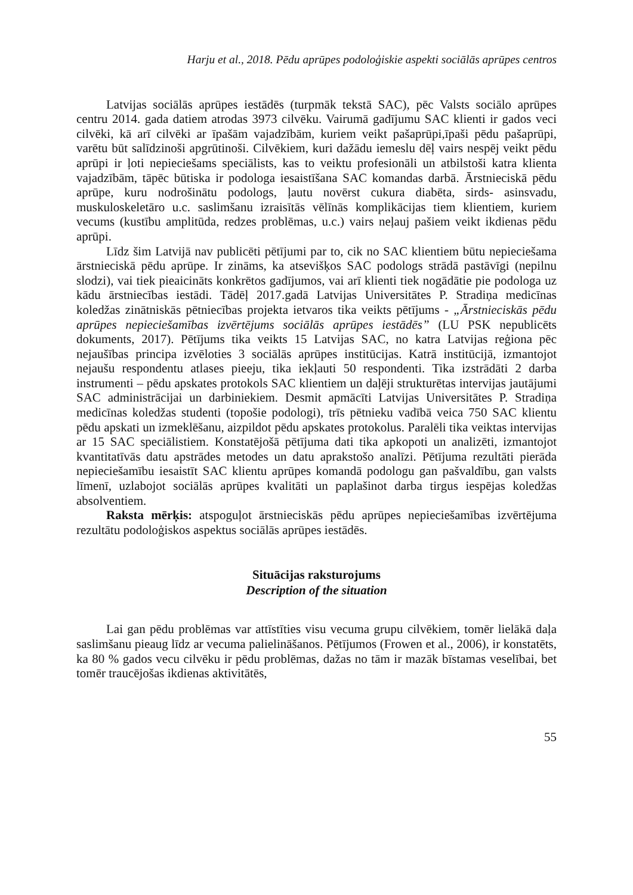Harju et al., 2018. Pēdu aprūpes podoloģiskie aspekti sociālās aprūpes centros
Latvijas sociālās aprūpes iestādēs (turpmāk tekstā SAC), pēc Valsts sociālo aprūpes centru 2014. gada datiem atrodas 3973 cilvēku. Vairumā gadījumu SAC klienti ir gados veci cilvēki, kā arī cilvēki ar īpašām vajadzībām, kuriem veikt pašaprūpi,īpaši pēdu pašaprūpi, varētu būt salīdzinoši apgrūtinoši. Cilvēkiem, kuri dažādu iemeslu dēļ vairs nespēj veikt pēdu aprūpi ir ļoti nepieciešams speciālists, kas to veiktu profesionāli un atbilstoši katra klienta vajadzībām, tāpēc būtiska ir podologa iesaistīšana SAC komandas darbā. Ārstnieciskā pēdu aprūpe, kuru nodrošinātu podologs, ļautu novērst cukura diabēta, sirds- asinsvadu, muskuloskeletāro u.c. saslimšanu izraisītās vēlīnās komplikācijas tiem klientiem, kuriem vecums (kustību amplitūda, redzes problēmas, u.c.) vairs neļauj pašiem veikt ikdienas pēdu aprūpi.
Līdz šim Latvijā nav publicēti pētījumi par to, cik no SAC klientiem būtu nepieciešama ārstnieciskā pēdu aprūpe. Ir zināms, ka atsevišķos SAC podologs strādā pastāvīgi (nepilnu slodzi), vai tiek pieaicināts konkrētos gadījumos, vai arī klienti tiek nogādātie pie podologa uz kādu ārstniecības iestādi. Tādēļ 2017.gadā Latvijas Universitātes P. Stradiņa medicīnas koledžas zinātniskās pētniecības projekta ietvaros tika veikts pētījums - „Ārstnieciskās pēdu aprūpes nepieciešamības izvērtējums sociālās aprūpes iestādēs” (LU PSK nepublicēts dokuments, 2017). Pētījums tika veikts 15 Latvijas SAC, no katra Latvijas reģiona pēc nejaušības principa izvēloties 3 sociālās aprūpes institūcijas. Katrā institūcijā, izmantojot nejaušu respondentu atlases pieeju, tika iekļauti 50 respondenti. Tika izstrādāti 2 darba instrumenti – pēdu apskates protokols SAC klientiem un daļēji strukturētas intervijas jautājumi SAC administrācijai un darbiniekiem. Desmit apmācīti Latvijas Universitātes P. Stradiņa medicīnas koledžas studenti (topošie podologi), trīs pētnieku vadībā veica 750 SAC klientu pēdu apskati un izmeklēšanu, aizpildot pēdu apskates protokolus. Paralēli tika veiktas intervijas ar 15 SAC speciālistiem. Konstatējošā pētījuma dati tika apkopoti un analizēti, izmantojot kvantitatīvās datu apstrādes metodes un datu aprakstošo analīzi. Pētījuma rezultāti pierāda nepieciešamību iesaistīt SAC klientu aprūpes komandā podologu gan pašvaldību, gan valsts līmenī, uzlabojot sociālās aprūpes kvalitāti un paplašinot darba tirgus iespējas koledžas absolventiem.
Raksta mērķis: atspoguļot ārstnieciskās pēdu aprūpes nepieciešamības izvērtējuma rezultātu podoloģiskos aspektus sociālās aprūpes iestādēs.
Situācijas raksturojums
Description of the situation
Lai gan pēdu problēmas var attīstīties visu vecuma grupu cilvēkiem, tomēr lielākā daļa saslimšanu pieaug līdz ar vecuma palielināšanos. Pētījumos (Frowen et al., 2006), ir konstatēts, ka 80 % gados vecu cilvēku ir pēdu problēmas, dažas no tām ir mazāk bīstamas veselībai, bet tomēr traucējošas ikdienas aktivitātēs,
55